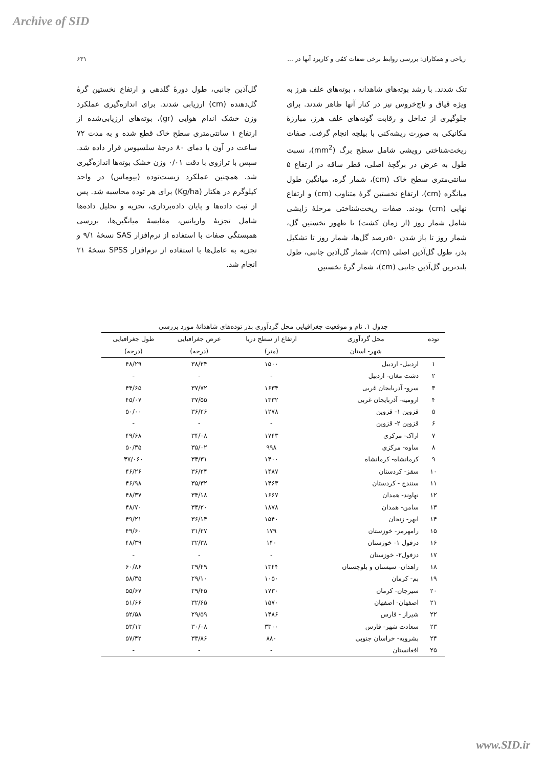Archive of SID
ریاحی و همکاران: بررسی روابط برخی صفات کمّی و کاربرد آنها در ... ۶۳۱
تنک شدند. با رشد بوته‌های شاهدانه ، بوته‌های علف هرز به ویژه قیاق و تاج‌خروس نیز در کنار آنها ظاهر شدند. برای جلوگیری از تداخل و رقابت گونه‌های علف هرز، مبارزۀ مکانیکی به صورت ریشه‌کنی با بیلچه انجام گرفت. صفات ریخت‌شناختی رویشی شامل سطح برگ (mm<sup>2</sup>)، نسبت طول به عرض در برگچۀ اصلی، قطر ساقه در ارتفاع ۵ سانتی‌متری سطح خاک (cm)، شمار گره، میانگین طول میانگره (cm)، ارتفاع نخستین گرۀ متناوب (cm) و ارتفاع نهایی (cm) بودند. صفات ریخت‌شناختی مرحلۀ زایشی شامل شمار روز (از زمان کشت) تا ظهور نخستین گل، شمار روز تا باز شدن ۵۰درصد گل‌ها، شمار روز تا تشکیل بذر، طول گل‌آذین اصلی (cm)، شمار گل‌آذین جانبی، طول بلندترین گل‌آذین جانبی (cm)، شمار گرۀ نخستین
گل‌آذین جانبی، طول دورۀ گلدهی و ارتفاع نخستین گرۀ گل‌دهنده (cm) ارزیابی شدند. برای اندازه‌گیری عملکرد وزن خشک اندام هوایی (gr)، بوته‌های ارزیابی‌شده از ارتفاع ۱ سانتی‌متری سطح خاک قطع شده و به مدت ۷۲ ساعت در آون با دمای ۸۰ درجۀ سلسیوس قرار داده شد. سپس با ترازوی با دقت ۰/۰۱ وزن خشک بوته‌ها اندازه‌گیری شد. همچنین عملکرد زیست‌توده (بیوماس) در واحد کیلوگرم در هکتار (Kg/ha) برای هر توده محاسبه شد. پس از ثبت داده‌ها و پایان داده‌برداری، تجزیه و تحلیل داده‌ها شامل تجزیۀ واریانس، مقایسۀ میانگین‌ها، بررسی همبستگی صفات با استفاده از نرم‌افزار SAS نسخۀ ۹/۱ و تجزیه به عامل‌ها با استفاده از نرم‌افزار SPSS نسخۀ ۲۱ انجام شد.
جدول ۱. نام و موقعیت جغرافیایی محل گردآوری بذر توده‌های شاهدانۀ مورد بررسی
| توده | محل گردآوری | ارتفاع از سطح دریا | عرض جغرافیایی | طول جغرافیایی |
| --- | --- | --- | --- | --- |
| | شهر- استان | (متر) | (درجه) | (درجه) |
| ۱ | اردبیل- اردبیل | ۱۵۰۰ | ۳۸/۲۴ | ۴۸/۲۹ |
| ۲ | دشت مغان- اردبیل | - | - | - |
| ۳ | سرو- آذربایجان غربی | ۱۶۳۴ | ۳۷/۷۲ | ۴۴/۶۵ |
| ۴ | ارومیه- آذربایجان غربی | ۱۳۳۲ | ۳۷/۵۵ | ۴۵/۰۷ |
| ۵ | قزوین ۱- قزوین | ۱۲۷۸ | ۳۶/۲۶ | ۵۰/۰۰ |
| ۶ | قزوین ۲- قزوین | - | - | - |
| ۷ | اراک- مرکزی | ۱۷۴۳ | ۳۴/۰۸ | ۴۹/۶۸ |
| ۸ | ساوه- مرکزی | ۹۹۸ | ۳۵/۰۲ | ۵۰/۳۵ |
| ۹ | کرمانشاه- کرمانشاه | ۱۴۰۰ | ۳۴/۳۱ | ۴۷/۰۶۰ |
| ۱۰ | سقز- کردستان | ۱۴۸۷ | ۳۶/۲۴ | ۴۶/۲۶ |
| ۱۱ | سنندج - کردستان | ۱۴۶۳ | ۳۵/۳۲ | ۴۶/۹۸ |
| ۱۲ | نهاوند- همدان | ۱۶۶۷ | ۳۴/۱۸ | ۴۸/۳۷ |
| ۱۳ | سامن- همدان | ۱۸۷۸ | ۳۴/۲۰ | ۴۸/۷۰ |
| ۱۴ | ابهر- زنجان | ۱۵۴۰ | ۳۶/۱۴ | ۴۹/۲۱ |
| ۱۵ | رامهرمز- خوزستان | ۱۷۹ | ۳۱/۲۷ | ۴۹/۶۰ |
| ۱۶ | دزفول ۱- خوزستان | ۱۴۰ | ۳۲/۳۸ | ۴۸/۳۹ |
| ۱۷ | دزفول۲- خوزستان | - | - | - |
| ۱۸ | زاهدان- سیستان و بلوچستان | ۱۳۴۴ | ۲۹/۴۹ | ۶۰/۸۶ |
| ۱۹ | بم- کرمان | ۱۰۵۰ | ۲۹/۱۰ | ۵۸/۳۵ |
| ۲۰ | سیرجان- کرمان | ۱۷۳۰ | ۲۹/۴۵ | ۵۵/۶۷ |
| ۲۱ | اصفهان- اصفهان | ۱۵۷۰ | ۳۲/۶۵ | ۵۱/۶۶ |
| ۲۲ | شیراز - فارس | ۱۴۸۶ | ۲۹/۵۹ | ۵۲/۵۸ |
| ۲۳ | سعادت شهر- فارس | ۳۳۰۰ | ۳۰/۰۸ | ۵۳/۱۳ |
| ۲۴ | بشرویه- خراسان جنوبی | ۸۸۰ | ۳۳/۸۶ | ۵۷/۴۲ |
| ۲۵ | افغانستان | - | - | - |
www.SID.ir